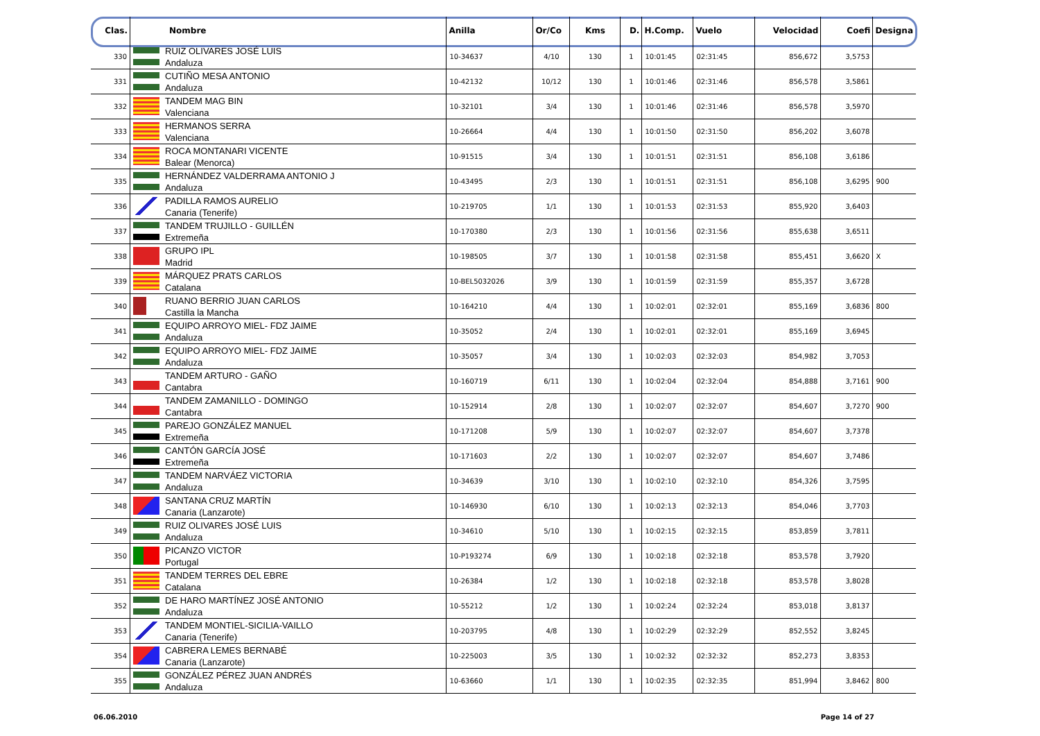| Clas. | Nombre | | Anilla | Or/Co | Kms | D. | H.Comp. | Vuelo | Velocidad | Coefi | Designa |
| --- | --- | --- | --- | --- | --- | --- | --- | --- | --- | --- | --- |
| 330 | | RUIZ OLIVARES JOSÉ LUIS Andaluza | 10-34637 | 4/10 | 130 | 1 | 10:01:45 | 02:31:45 | 856,672 | 3,5753 | |
| 331 | | CUTIÑO MESA ANTONIO Andaluza | 10-42132 | 10/12 | 130 | 1 | 10:01:46 | 02:31:46 | 856,578 | 3,5861 | |
| 332 | | TANDEM MAG BIN Valenciana | 10-32101 | 3/4 | 130 | 1 | 10:01:46 | 02:31:46 | 856,578 | 3,5970 | |
| 333 | | HERMANOS SERRA Valenciana | 10-26664 | 4/4 | 130 | 1 | 10:01:50 | 02:31:50 | 856,202 | 3,6078 | |
| 334 | | ROCA MONTANARI VICENTE Balear (Menorca) | 10-91515 | 3/4 | 130 | 1 | 10:01:51 | 02:31:51 | 856,108 | 3,6186 | |
| 335 | | HERNÁNDEZ VALDERRAMA ANTONIO J Andaluza | 10-43495 | 2/3 | 130 | 1 | 10:01:51 | 02:31:51 | 856,108 | 3,6295 | 900 |
| 336 | | PADILLA RAMOS AURELIO Canaria (Tenerife) | 10-219705 | 1/1 | 130 | 1 | 10:01:53 | 02:31:53 | 855,920 | 3,6403 | |
| 337 | | TANDEM TRUJILLO - GUILLÉN Extremeña | 10-170380 | 2/3 | 130 | 1 | 10:01:56 | 02:31:56 | 855,638 | 3,6511 | |
| 338 | | GRUPO IPL Madrid | 10-198505 | 3/7 | 130 | 1 | 10:01:58 | 02:31:58 | 855,451 | 3,6620 | X |
| 339 | | MÁRQUEZ PRATS CARLOS Catalana | 10-BEL5032026 | 3/9 | 130 | 1 | 10:01:59 | 02:31:59 | 855,357 | 3,6728 | |
| 340 | | RUANO BERRIO JUAN CARLOS Castilla la Mancha | 10-164210 | 4/4 | 130 | 1 | 10:02:01 | 02:32:01 | 855,169 | 3,6836 | 800 |
| 341 | | EQUIPO ARROYO MIEL- FDZ JAIME Andaluza | 10-35052 | 2/4 | 130 | 1 | 10:02:01 | 02:32:01 | 855,169 | 3,6945 | |
| 342 | | EQUIPO ARROYO MIEL- FDZ JAIME Andaluza | 10-35057 | 3/4 | 130 | 1 | 10:02:03 | 02:32:03 | 854,982 | 3,7053 | |
| 343 | | TANDEM ARTURO - GAÑO Cantabra | 10-160719 | 6/11 | 130 | 1 | 10:02:04 | 02:32:04 | 854,888 | 3,7161 | 900 |
| 344 | | TANDEM ZAMANILLO - DOMINGO Cantabra | 10-152914 | 2/8 | 130 | 1 | 10:02:07 | 02:32:07 | 854,607 | 3,7270 | 900 |
| 345 | | PAREJO GONZÁLEZ MANUEL Extremeña | 10-171208 | 5/9 | 130 | 1 | 10:02:07 | 02:32:07 | 854,607 | 3,7378 | |
| 346 | | CANTÓN GARCÍA JOSÉ Extremeña | 10-171603 | 2/2 | 130 | 1 | 10:02:07 | 02:32:07 | 854,607 | 3,7486 | |
| 347 | | TANDEM NARVÁEZ VICTORIA Andaluza | 10-34639 | 3/10 | 130 | 1 | 10:02:10 | 02:32:10 | 854,326 | 3,7595 | |
| 348 | | SANTANA CRUZ MARTÍN Canaria (Lanzarote) | 10-146930 | 6/10 | 130 | 1 | 10:02:13 | 02:32:13 | 854,046 | 3,7703 | |
| 349 | | RUIZ OLIVARES JOSÉ LUIS Andaluza | 10-34610 | 5/10 | 130 | 1 | 10:02:15 | 02:32:15 | 853,859 | 3,7811 | |
| 350 | | PICANZO VICTOR Portugal | 10-P193274 | 6/9 | 130 | 1 | 10:02:18 | 02:32:18 | 853,578 | 3,7920 | |
| 351 | | TANDEM TERRES DEL EBRE Catalana | 10-26384 | 1/2 | 130 | 1 | 10:02:18 | 02:32:18 | 853,578 | 3,8028 | |
| 352 | | DE HARO MARTÍNEZ JOSÉ ANTONIO Andaluza | 10-55212 | 1/2 | 130 | 1 | 10:02:24 | 02:32:24 | 853,018 | 3,8137 | |
| 353 | | TANDEM MONTIEL-SICILIA-VAILLO Canaria (Tenerife) | 10-203795 | 4/8 | 130 | 1 | 10:02:29 | 02:32:29 | 852,552 | 3,8245 | |
| 354 | | CABRERA LEMES BERNABÉ Canaria (Lanzarote) | 10-225003 | 3/5 | 130 | 1 | 10:02:32 | 02:32:32 | 852,273 | 3,8353 | |
| 355 | | GONZÁLEZ PÉREZ JUAN ANDRÉS Andaluza | 10-63660 | 1/1 | 130 | 1 | 10:02:35 | 02:32:35 | 851,994 | 3,8462 | 800 |
06.06.2010 Page 14 of 27